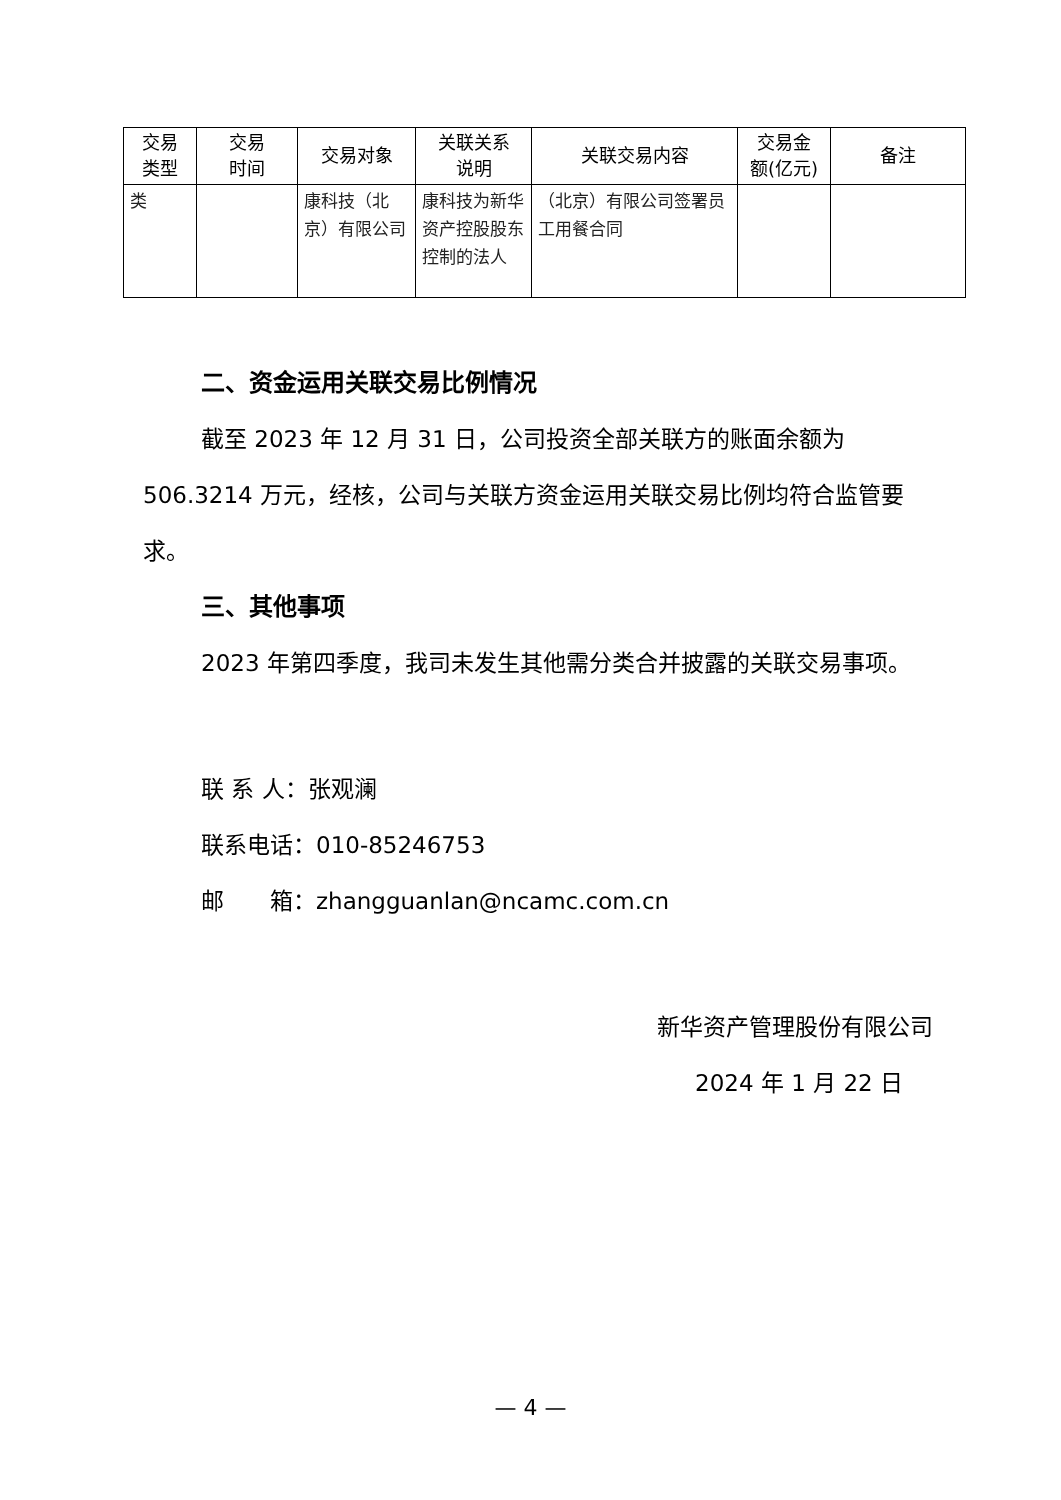| 交易 类型 | 交易 时间 | 交易对象 | 关联关系 说明 | 关联交易内容 | 交易金 额(亿元) | 备注 |
| --- | --- | --- | --- | --- | --- | --- |
| 类 | | 康科技（北京）有限公司 | 康科技为新华资产控股股东控制的法人 | （北京）有限公司签署员工用餐合同 | | |
二、资金运用关联交易比例情况
截至 2023 年 12 月 31 日，公司投资全部关联方的账面余额为 506.3214 万元，经核，公司与关联方资金运用关联交易比例均符合监管要求。
三、其他事项
2023 年第四季度，我司未发生其他需分类合并披露的关联交易事项。
联 系 人：张观澜
联系电话：010-85246753
邮　　箱：zhangguanlan@ncamc.com.cn
新华资产管理股份有限公司
2024 年 1 月 22 日
— 4 —